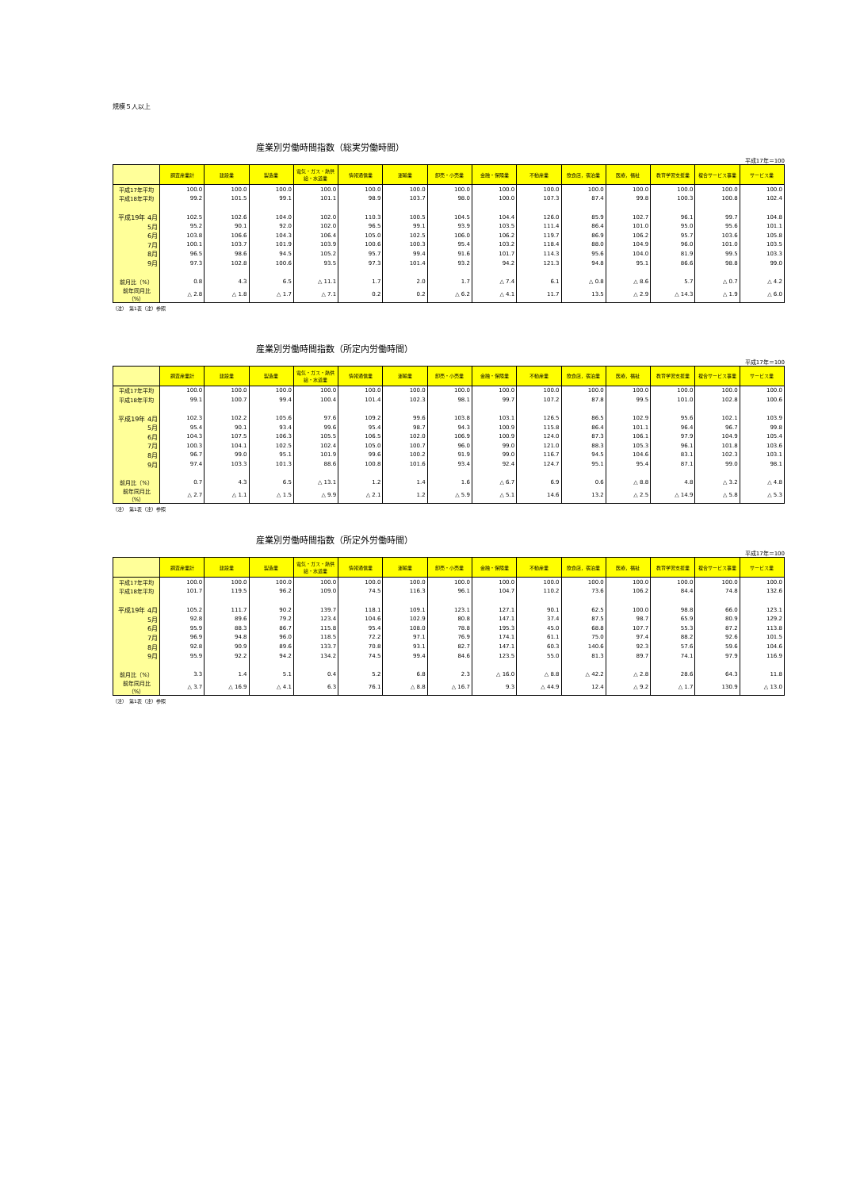規模５人以上
産業別労働時間指数（総実労働時間）
平成17年＝100
| | 調査産業計 | 建設業 | 製造業 | 電気・ガス・熱供給・水道業 | 情報通信業 | 運輸業 | 卸売・小売業 | 金融・保険業 | 不動産業 | 飲食店，宿泊業 | 医療，福祉 | 教育学習支援業 | 複合サービス事業 | サービス業 |
| --- | --- | --- | --- | --- | --- | --- | --- | --- | --- | --- | --- | --- | --- | --- |
| 平成17年平均 | 100.0 | 100.0 | 100.0 | 100.0 | 100.0 | 100.0 | 100.0 | 100.0 | 100.0 | 100.0 | 100.0 | 100.0 | 100.0 | 100.0 |
| 平成18年平均 | 99.2 | 101.5 | 99.1 | 101.1 | 98.9 | 103.7 | 98.0 | 100.0 | 107.3 | 87.4 | 99.8 | 100.3 | 100.8 | 102.4 |
| 平成19年 4月 | 102.5 | 102.6 | 104.0 | 102.0 | 110.3 | 100.5 | 104.5 | 104.4 | 126.0 | 85.9 | 102.7 | 96.1 | 99.7 | 104.8 |
| 5月 | 95.2 | 90.1 | 92.0 | 102.0 | 96.5 | 99.1 | 93.9 | 103.5 | 111.4 | 86.4 | 101.0 | 95.0 | 95.6 | 101.1 |
| 6月 | 103.8 | 106.6 | 104.3 | 106.4 | 105.0 | 102.5 | 106.0 | 106.2 | 119.7 | 86.9 | 106.2 | 95.7 | 103.6 | 105.8 |
| 7月 | 100.1 | 103.7 | 101.9 | 103.9 | 100.6 | 100.3 | 95.4 | 103.2 | 118.4 | 88.0 | 104.9 | 96.0 | 101.0 | 103.5 |
| 8月 | 96.5 | 98.6 | 94.5 | 105.2 | 95.7 | 99.4 | 91.6 | 101.7 | 114.3 | 95.6 | 104.0 | 81.9 | 99.5 | 103.3 |
| 9月 | 97.3 | 102.8 | 100.6 | 93.5 | 97.3 | 101.4 | 93.2 | 94.2 | 121.3 | 94.8 | 95.1 | 86.6 | 98.8 | 99.0 |
| 前月比（%） | 0.8 | 4.3 | 6.5 | △ 11.1 | 1.7 | 2.0 | 1.7 | △ 7.4 | 6.1 | △ 0.8 | △ 8.6 | 5.7 | △ 0.7 | △ 4.2 |
| 前年同月比（%） | △ 2.8 | △ 1.8 | △ 1.7 | △ 7.1 | 0.2 | 0.2 | △ 6.2 | △ 4.1 | 11.7 | 13.5 | △ 2.9 | △ 14.3 | △ 1.9 | △ 6.0 |
（注）　第1表（注）参照
産業別労働時間指数（所定内労働時間）
平成17年＝100
| | 調査産業計 | 建設業 | 製造業 | 電気・ガス・熱供給・水道業 | 情報通信業 | 運輸業 | 卸売・小売業 | 金融・保険業 | 不動産業 | 飲食店，宿泊業 | 医療，福祉 | 教育学習支援業 | 複合サービス事業 | サービス業 |
| --- | --- | --- | --- | --- | --- | --- | --- | --- | --- | --- | --- | --- | --- | --- |
| 平成17年平均 | 100.0 | 100.0 | 100.0 | 100.0 | 100.0 | 100.0 | 100.0 | 100.0 | 100.0 | 100.0 | 100.0 | 100.0 | 100.0 | 100.0 |
| 平成18年平均 | 99.1 | 100.7 | 99.4 | 100.4 | 101.4 | 102.3 | 98.1 | 99.7 | 107.2 | 87.8 | 99.5 | 101.0 | 102.8 | 100.6 |
| 平成19年 4月 | 102.3 | 102.2 | 105.6 | 97.6 | 109.2 | 99.6 | 103.8 | 103.1 | 126.5 | 86.5 | 102.9 | 95.6 | 102.1 | 103.9 |
| 5月 | 95.4 | 90.1 | 93.4 | 99.6 | 95.4 | 98.7 | 94.3 | 100.9 | 115.8 | 86.4 | 101.1 | 96.4 | 96.7 | 99.8 |
| 6月 | 104.3 | 107.5 | 106.3 | 105.5 | 106.5 | 102.0 | 106.9 | 100.9 | 124.0 | 87.3 | 106.1 | 97.9 | 104.9 | 105.4 |
| 7月 | 100.3 | 104.1 | 102.5 | 102.4 | 105.0 | 100.7 | 96.0 | 99.0 | 121.0 | 88.3 | 105.3 | 96.1 | 101.8 | 103.6 |
| 8月 | 96.7 | 99.0 | 95.1 | 101.9 | 99.6 | 100.2 | 91.9 | 99.0 | 116.7 | 94.5 | 104.6 | 83.1 | 102.3 | 103.1 |
| 9月 | 97.4 | 103.3 | 101.3 | 88.6 | 100.8 | 101.6 | 93.4 | 92.4 | 124.7 | 95.1 | 95.4 | 87.1 | 99.0 | 98.1 |
| 前月比（%） | 0.7 | 4.3 | 6.5 | △ 13.1 | 1.2 | 1.4 | 1.6 | △ 6.7 | 6.9 | 0.6 | △ 8.8 | 4.8 | △ 3.2 | △ 4.8 |
| 前年同月比（%） | △ 2.7 | △ 1.1 | △ 1.5 | △ 9.9 | △ 2.1 | 1.2 | △ 5.9 | △ 5.1 | 14.6 | 13.2 | △ 2.5 | △ 14.9 | △ 5.8 | △ 5.3 |
（注）　第1表（注）参照
産業別労働時間指数（所定外労働時間）
平成17年＝100
| | 調査産業計 | 建設業 | 製造業 | 電気・ガス・熱供給・水道業 | 情報通信業 | 運輸業 | 卸売・小売業 | 金融・保険業 | 不動産業 | 飲食店，宿泊業 | 医療，福祉 | 教育学習支援業 | 複合サービス事業 | サービス業 |
| --- | --- | --- | --- | --- | --- | --- | --- | --- | --- | --- | --- | --- | --- | --- |
| 平成17年平均 | 100.0 | 100.0 | 100.0 | 100.0 | 100.0 | 100.0 | 100.0 | 100.0 | 100.0 | 100.0 | 100.0 | 100.0 | 100.0 | 100.0 |
| 平成18年平均 | 101.7 | 119.5 | 96.2 | 109.0 | 74.5 | 116.3 | 96.1 | 104.7 | 110.2 | 73.6 | 106.2 | 84.4 | 74.8 | 132.6 |
| 平成19年 4月 | 105.2 | 111.7 | 90.2 | 139.7 | 118.1 | 109.1 | 123.1 | 127.1 | 90.1 | 62.5 | 100.0 | 98.8 | 66.0 | 123.1 |
| 5月 | 92.8 | 89.6 | 79.2 | 123.4 | 104.6 | 102.9 | 80.8 | 147.1 | 37.4 | 87.5 | 98.7 | 65.9 | 80.9 | 129.2 |
| 6月 | 95.9 | 88.3 | 86.7 | 115.8 | 95.4 | 108.0 | 78.8 | 195.3 | 45.0 | 68.8 | 107.7 | 55.3 | 87.2 | 113.8 |
| 7月 | 96.9 | 94.8 | 96.0 | 118.5 | 72.2 | 97.1 | 76.9 | 174.1 | 61.1 | 75.0 | 97.4 | 88.2 | 92.6 | 101.5 |
| 8月 | 92.8 | 90.9 | 89.6 | 133.7 | 70.8 | 93.1 | 82.7 | 147.1 | 60.3 | 140.6 | 92.3 | 57.6 | 59.6 | 104.6 |
| 9月 | 95.9 | 92.2 | 94.2 | 134.2 | 74.5 | 99.4 | 84.6 | 123.5 | 55.0 | 81.3 | 89.7 | 74.1 | 97.9 | 116.9 |
| 前月比（%） | 3.3 | 1.4 | 5.1 | 0.4 | 5.2 | 6.8 | 2.3 | △ 16.0 | △ 8.8 | △ 42.2 | △ 2.8 | 28.6 | 64.3 | 11.8 |
| 前年同月比（%） | △ 3.7 | △ 16.9 | △ 4.1 | 6.3 | 76.1 | △ 8.8 | △ 16.7 | 9.3 | △ 44.9 | 12.4 | △ 9.2 | △ 1.7 | 130.9 | △ 13.0 |
（注）　第1表（注）参照